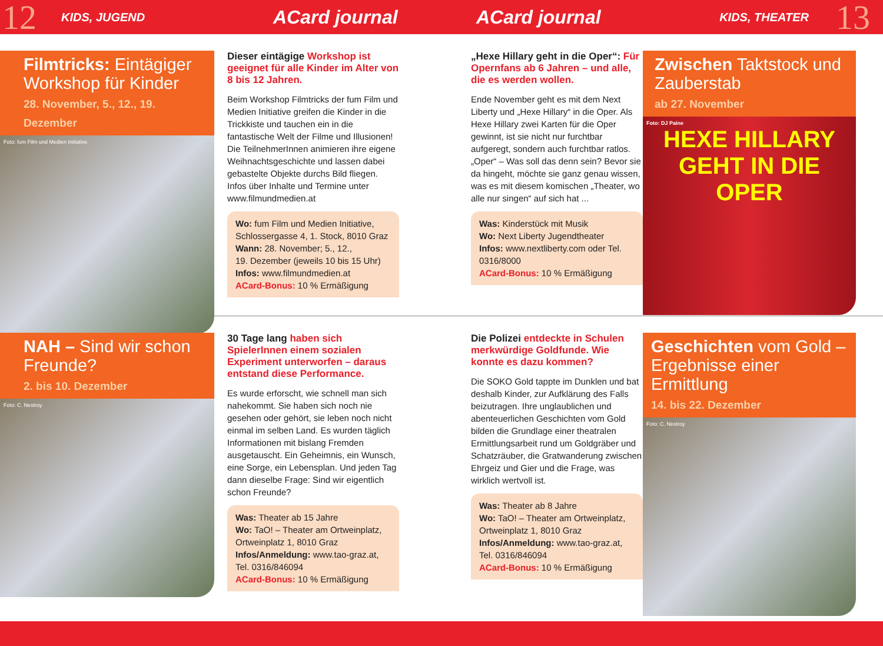12
KIDS, JUGEND
ACard journal ACard journal
KIDS, THEATER
13
Filmtricks: Eintägiger Workshop für Kinder
28. November, 5., 12., 19. Dezember
Foto: fum Film und Medien Initiative
Dieser eintägige Workshop ist geeignet für alle Kinder im Alter von 8 bis 12 Jahren.
Beim Workshop Filmtricks der fum Film und Medien Initiative greifen die Kinder in die Trickkiste und tauchen ein in die fantastische Welt der Filme und Illusionen! Die TeilnehmerInnen animieren ihre eigene Weihnachtsgeschichte und lassen dabei gebastelte Objekte durchs Bild fliegen. Infos über Inhalte und Termine unter www.filmundmedien.at
Wo: fum Film und Medien Initiative, Schlossergasse 4, 1. Stock, 8010 Graz
Wann: 28. November; 5., 12.,
19. Dezember (jeweils 10 bis 15 Uhr)
Infos: www.filmundmedien.at
ACard-Bonus: 10 % Ermäßigung
„Hexe Hillary geht in die Oper“: Für Opernfans ab 6 Jahren – und alle, die es werden wollen.
Ende November geht es mit dem Next Liberty und „Hexe Hillary“ in die Oper. Als Hexe Hillary zwei Karten für die Oper gewinnt, ist sie nicht nur furchtbar aufgeregt, sondern auch furchtbar ratlos. „Oper“ – Was soll das denn sein? Bevor sie da hingeht, möchte sie ganz genau wissen, was es mit diesem komischen „Theater, wo alle nur singen“ auf sich hat ...
Was: Kinderstück mit Musik
Wo: Next Liberty Jugendtheater
Infos: www.nextliberty.com oder Tel. 0316/8000
ACard-Bonus: 10 % Ermäßigung
Zwischen Taktstock und Zauberstab
ab 27. November
Foto: DJ Paine
HEXE HILLARY GEHT IN DIE OPER
NAH – Sind wir schon Freunde?
2. bis 10. Dezember
Foto: C. Nestroy
30 Tage lang haben sich SpielerInnen einem sozialen Experiment unterworfen – daraus entstand diese Performance.
Es wurde erforscht, wie schnell man sich nahekommt. Sie haben sich noch nie gesehen oder gehört, sie leben noch nicht einmal im selben Land. Es wurden täglich Informationen mit bislang Fremden ausgetauscht. Ein Geheimnis, ein Wunsch, eine Sorge, ein Lebensplan. Und jeden Tag dann dieselbe Frage: Sind wir eigentlich schon Freunde?
Was: Theater ab 15 Jahre
Wo: TaO! – Theater am Ortweinplatz, Ortweinplatz 1, 8010 Graz
Infos/Anmeldung: www.tao-graz.at, Tel. 0316/846094
ACard-Bonus: 10 % Ermäßigung
Die Polizei entdeckte in Schulen merkwürdige Goldfunde. Wie konnte es dazu kommen?
Die SOKO Gold tappte im Dunklen und bat deshalb Kinder, zur Aufklärung des Falls beizutragen. Ihre unglaublichen und abenteuerlichen Geschichten vom Gold bilden die Grundlage einer theatralen Ermittlungsarbeit rund um Goldgräber und Schatzräuber, die Gratwanderung zwischen Ehrgeiz und Gier und die Frage, was wirklich wertvoll ist.
Was: Theater ab 8 Jahre
Wo: TaO! – Theater am Ortweinplatz, Ortweinplatz 1, 8010 Graz
Infos/Anmeldung: www.tao-graz.at, Tel. 0316/846094
ACard-Bonus: 10 % Ermäßigung
Geschichten vom Gold – Ergebnisse einer Ermittlung
14. bis 22. Dezember
Foto: C. Nestroy